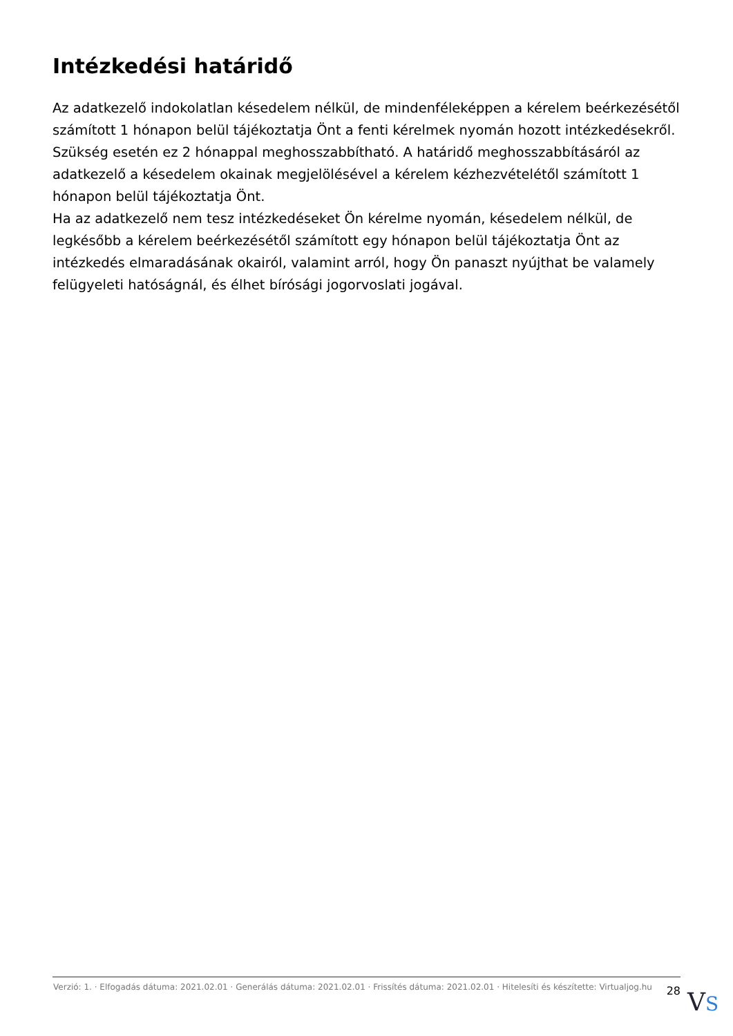Intézkedési határidő
Az adatkezelő indokolatlan késedelem nélkül, de mindenféleképpen a kérelem beérkezésétől számított 1 hónapon belül tájékoztatja Önt a fenti kérelmek nyomán hozott intézkedésekről.
Szükség esetén ez 2 hónappal meghosszabbítható. A határidő meghosszabbításáról az adatkezelő a késedelem okainak megjelölésével a kérelem kézhezvételétől számított 1 hónapon belül tájékoztatja Önt.
Ha az adatkezelő nem tesz intézkedéseket Ön kérelme nyomán, késedelem nélkül, de legkésőbb a kérelem beérkezésétől számított egy hónapon belül tájékoztatja Önt az intézkedés elmaradásának okairól, valamint arról, hogy Ön panaszt nyújthat be valamely felügyeleti hatóságnál, és élhet bírósági jogorvoslati jogával.
Verzió: 1. · Elfogadás dátuma: 2021.02.01 · Generálás dátuma: 2021.02.01 · Frissítés dátuma: 2021.02.01 · Hitelesíti és készítette: Virtualjog.hu
28
VS